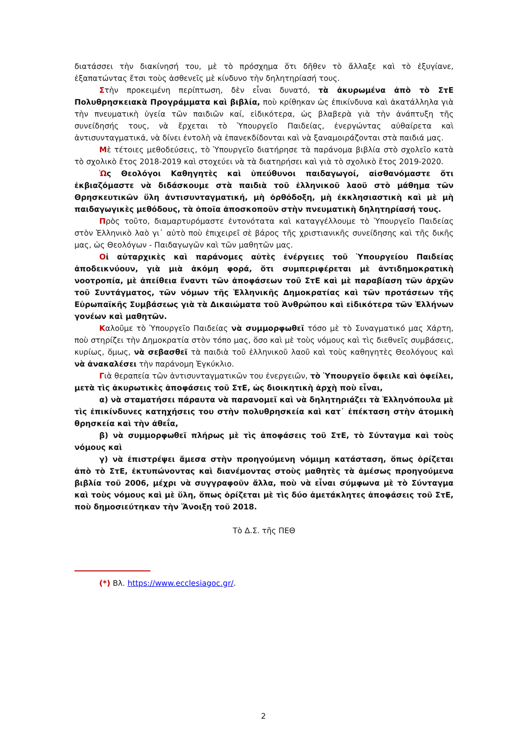διατάσσει τὴν διακίνησή του, μὲ τὸ πρόσχημα ὅτι δῆθεν τὸ ἄλλαξε καὶ τὸ ἐξυγίανε, ἐξαπατώντας ἔτσι τοὺς ἀσθενεῖς μὲ κίνδυνο τὴν δηλητηρίασή τους.
Στὴν προκειμένη περίπτωση, δὲν εἶναι δυνατό, τὰ ἀκυρωμένα ἀπὸ τὸ ΣτΕ Πολυθρησκειακὰ Προγράμματα καὶ βιβλία, ποὺ κρίθηκαν ὡς ἐπικίνδυνα καὶ ἀκατάλληλα γιὰ τὴν πνευματικὴ ὑγεία τῶν παιδιῶν καί, εἰδικότερα, ὡς βλαβερὰ γιὰ τὴν ἀνάπτυξη τῆς συνείδησής τους, νὰ ἔρχεται τὸ Ὑπουργεῖο Παιδείας, ἐνεργώντας αὐθαίρετα καὶ ἀντισυνταγματικά, νὰ δίνει ἐντολὴ νὰ ἐπανεκδίδονται καὶ νὰ ξαναμοιράζονται στὰ παιδιά μας.
Μὲ τέτοιες μεθοδεύσεις, τὸ Ὑπουργεῖο διατήρησε τὰ παράνομα βιβλία στὸ σχολεῖο κατὰ τὸ σχολικὸ ἔτος 2018-2019 καὶ στοχεύει νὰ τὰ διατηρήσει καὶ γιὰ τὸ σχολικὸ ἔτος 2019-2020.
Ὡς Θεολόγοι Καθηγητὲς καὶ ὑπεύθυνοι παιδαγωγοί, αἰσθανόμαστε ὅτι ἐκβιαζόμαστε νὰ διδάσκουμε στὰ παιδιὰ τοῦ ἑλληνικοῦ λαοῦ στὸ μάθημα τῶν Θρησκευτικῶν ὕλη ἀντισυνταγματική, μὴ ὀρθόδοξη, μὴ ἐκκλησιαστικὴ καὶ μὲ μὴ παιδαγωγικὲς μεθόδους, τὰ ὁποῖα ἀποσκοποῦν στὴν πνευματικὴ δηλητηρίασή τους.
Πρὸς τοῦτο, διαμαρτυρόμαστε ἐντονότατα καὶ καταγγέλλουμε τὸ Ὑπουργεῖο Παιδείας στὸν Ἑλληνικὸ λαὸ γι᾽ αὐτὸ ποὺ ἐπιχειρεῖ σὲ βάρος τῆς χριστιανικῆς συνείδησης καὶ τῆς δικῆς μας, ὡς Θεολόγων - Παιδαγωγῶν καὶ τῶν μαθητῶν μας.
Οἱ αὐταρχικὲς καὶ παράνομες αὐτὲς ἐνέργειες τοῦ Ὑπουργείου Παιδείας ἀποδεικνύουν, γιὰ μιὰ ἀκόμη φορά, ὅτι συμπεριφέρεται μὲ ἀντιδημοκρατικὴ νοοτροπία, μὲ ἀπείθεια ἔναντι τῶν ἀποφάσεων τοῦ ΣτΕ καὶ μὲ παραβίαση τῶν ἀρχῶν τοῦ Συντάγματος, τῶν νόμων τῆς Ἑλληνικῆς Δημοκρατίας καὶ τῶν προτάσεων τῆς Εὐρωπαϊκῆς Συμβάσεως γιὰ τὰ Δικαιώματα τοῦ Ἀνθρώπου καὶ εἰδικότερα τῶν Ἑλλήνων γονέων καὶ μαθητῶν.
Καλοῦμε τὸ Ὑπουργεῖο Παιδείας νὰ συμμορφωθεῖ τόσο μὲ τὸ Συναγματικό μας Χάρτη, ποὺ στηρίζει τὴν Δημοκρατία στὸν τόπο μας, ὅσο καὶ μὲ τοὺς νόμους καὶ τὶς διεθνεῖς συμβάσεις, κυρίως, ὅμως, νὰ σεβασθεῖ τὰ παιδιὰ τοῦ ἑλληνικοῦ λαοῦ καὶ τοὺς καθηγητὲς Θεολόγους καὶ νὰ ἀνακαλέσει τὴν παράνομη Ἐγκύκλιο.
Γιὰ θεραπεία τῶν ἀντισυνταγματικῶν του ἐνεργειῶν, τὸ Ὑπουργεῖο ὄφειλε καὶ ὀφείλει, μετὰ τὶς ἀκυρωτικὲς ἀποφάσεις τοῦ ΣτΕ, ὡς διοικητικὴ ἀρχὴ ποὺ εἶναι,
α) νὰ σταματήσει πάραυτα νὰ παρανομεῖ καὶ νὰ δηλητηριάζει τὰ Ἑλληνόπουλα μὲ τὶς ἐπικίνδυνες κατηχήσεις του στὴν πολυθρησκεία καὶ κατ᾽ ἐπέκταση στὴν ἀτομικὴ θρησκεία καὶ τὴν ἀθεΐα,
β) νὰ συμμορφωθεῖ πλήρως μὲ τὶς ἀποφάσεις τοῦ ΣτΕ, τὸ Σύνταγμα καὶ τοὺς νόμους καὶ
γ) νὰ ἐπιστρέψει ἄμεσα στὴν προηγούμενη νόμιμη κατάσταση, ὅπως ὁρίζεται ἀπὸ τὸ ΣτΕ, ἐκτυπώνοντας καὶ διανέμοντας στοὺς μαθητὲς τὰ ἀμέσως προηγούμενα βιβλία τοῦ 2006, μέχρι νὰ συγγραφοῦν ἄλλα, ποὺ νὰ εἶναι σύμφωνα μὲ τὸ Σύνταγμα καὶ τοὺς νόμους καὶ μὲ ὕλη, ὅπως ὁρίζεται μὲ τὶς δύο ἀμετάκλητες ἀποφάσεις τοῦ ΣτΕ, ποὺ δημοσιεύτηκαν τὴν Ἄνοιξη τοῦ 2018.
Τὸ Δ.Σ. τῆς ΠΕΘ
(*) Βλ. https://www.ecclesiagoc.gr/.
2